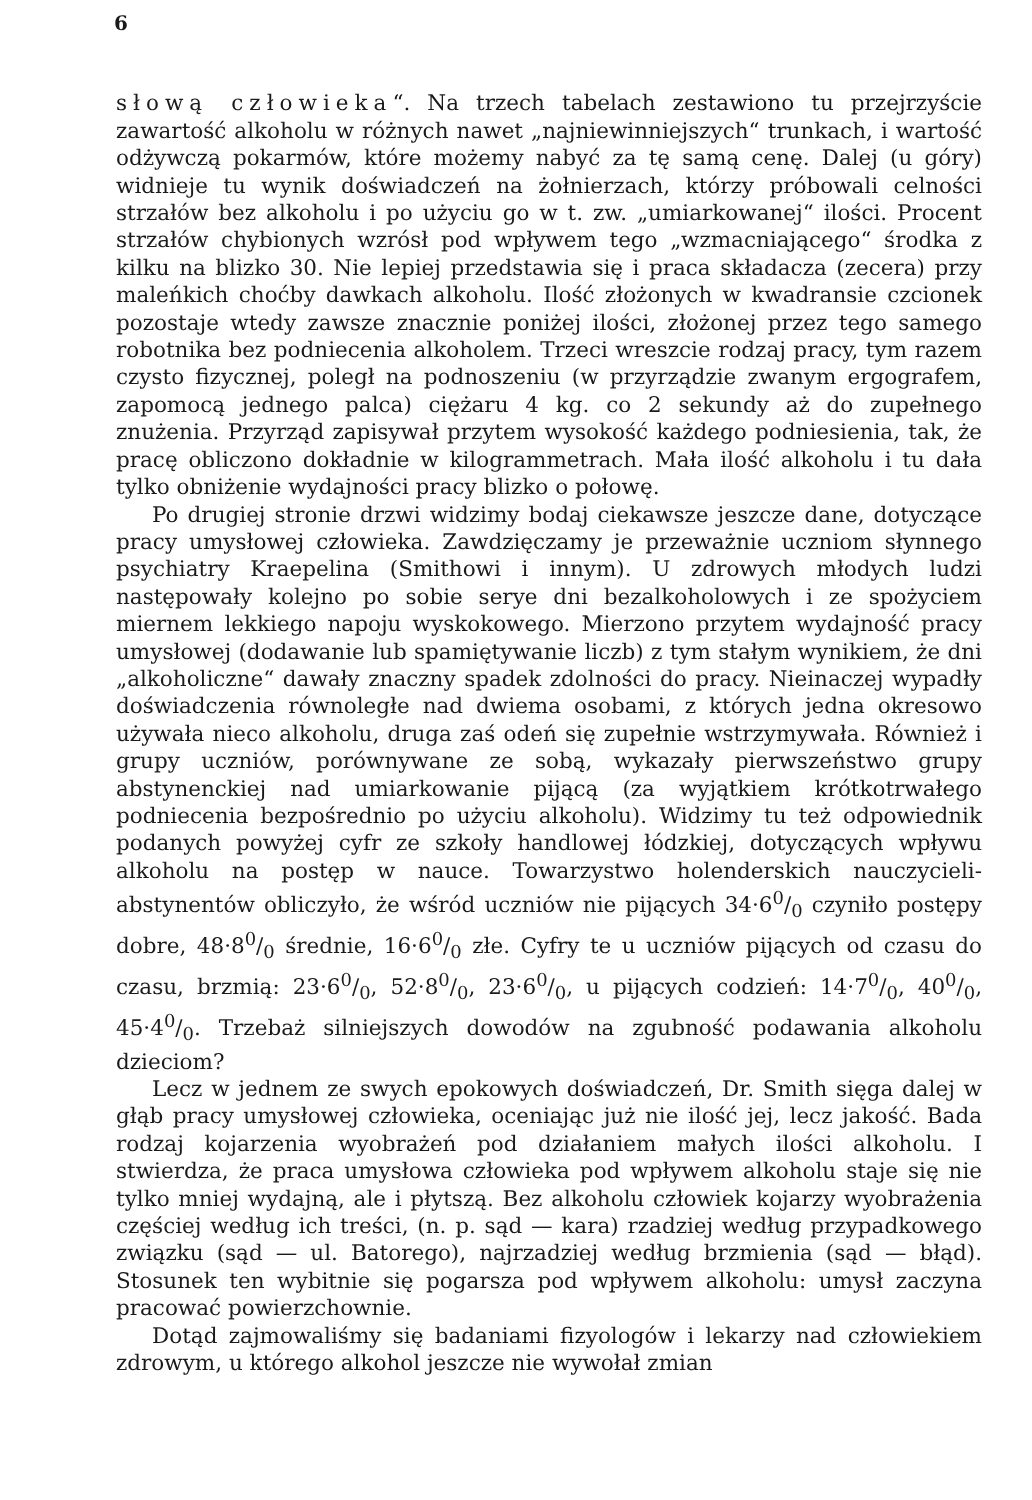6
słową człowieka“. Na trzech tabelach zestawiono tu przejrzyście zawartość alkoholu w różnych nawet „najniewinniejszych“ trunkach, i wartość odżywczą pokarmów, które możemy nabyć za tę samą cenę. Dalej (u góry) widnieje tu wynik doświadczeń na żołnierzach, którzy próbowali celności strzałów bez alkoholu i po użyciu go w t. zw. „umiarkowanej“ ilości. Procent strzałów chybionych wzrósł pod wpływem tego „wzmacniającego“ środka z kilku na blizko 30. Nie lepiej przedstawia się i praca składacza (zecera) przy maleńkich choćby dawkach alkoholu. Ilość złożonych w kwadransie czcionek pozostaje wtedy zawsze znacznie poniżej ilości, złożonej przez tego samego robotnika bez podniecenia alkoholem. Trzeci wreszcie rodzaj pracy, tym razem czysto fizycznej, poległ na podnoszeniu (w przyrządzie zwanym ergografem, zapomocą jednego palca) ciężaru 4 kg. co 2 sekundy aż do zupełnego znużenia. Przyrząd zapisywał przytem wysokość każdego podniesienia, tak, że pracę obliczono dokładnie w kilogrammetrach. Mała ilość alkoholu i tu dała tylko obniżenie wydajności pracy blizko o połowę.
Po drugiej stronie drzwi widzimy bodaj ciekawsze jeszcze dane, dotyczące pracy umysłowej człowieka. Zawdzięczamy je przeważnie uczniom słynnego psychiatry Kraepelina (Smithowi i innym). U zdrowych młodych ludzi następowały kolejno po sobie serye dni bezalkoholowych i ze spożyciem miernem lekkiego napoju wyskokowego. Mierzono przytem wydajność pracy umysłowej (dodawanie lub spamiętywanie liczb) z tym stałym wynikiem, że dni „alkoholiczne“ dawały znaczny spadek zdolności do pracy. Nieinaczej wypadły doświadczenia równoległe nad dwiema osobami, z których jedna okresowo używała nieco alkoholu, druga zaś odeń się zupełnie wstrzymywała. Również i grupy uczniów, porównywane ze sobą, wykazały pierwszeństwo grupy abstynenckiej nad umiarkowanie pijącą (za wyjątkiem krótkotrwałego podniecenia bezpośrednio po użyciu alkoholu). Widzimy tu też odpowiednik podanych powyżej cyfr ze szkoły handlowej łódzkiej, dotyczących wpływu alkoholu na postęp w nauce. Towarzystwo holenderskich nauczycieli-abstynentów obliczyło, że wśród uczniów nie pijących 34·60/0 czyniło postępy dobre, 48·80/0 średnie, 16·60/0 złe. Cyfry te u uczniów pijących od czasu do czasu, brzmią: 23·60/0, 52·80/0, 23·60/0, u pijących codzień: 14·70/0, 400/0, 45·40/0. Trzebaż silniejszych dowodów na zgubność podawania alkoholu dzieciom?
Lecz w jednem ze swych epokowych doświadczeń, Dr. Smith sięga dalej w głąb pracy umysłowej człowieka, oceniając już nie ilość jej, lecz jakość. Bada rodzaj kojarzenia wyobrażeń pod działaniem małych ilości alkoholu. I stwierdza, że praca umysłowa człowieka pod wpływem alkoholu staje się nie tylko mniej wydajną, ale i płytszą. Bez alkoholu człowiek kojarzy wyobrażenia częściej według ich treści, (n. p. sąd — kara) rzadziej według przypadkowego związku (sąd — ul. Batorego), najrzadziej według brzmienia (sąd — błąd). Stosunek ten wybitnie się pogarsza pod wpływem alkoholu: umysł zaczyna pracować powierzchownie.
Dotąd zajmowaliśmy się badaniami fizyologów i lekarzy nad człowiekiem zdrowym, u którego alkohol jeszcze nie wywołał zmian